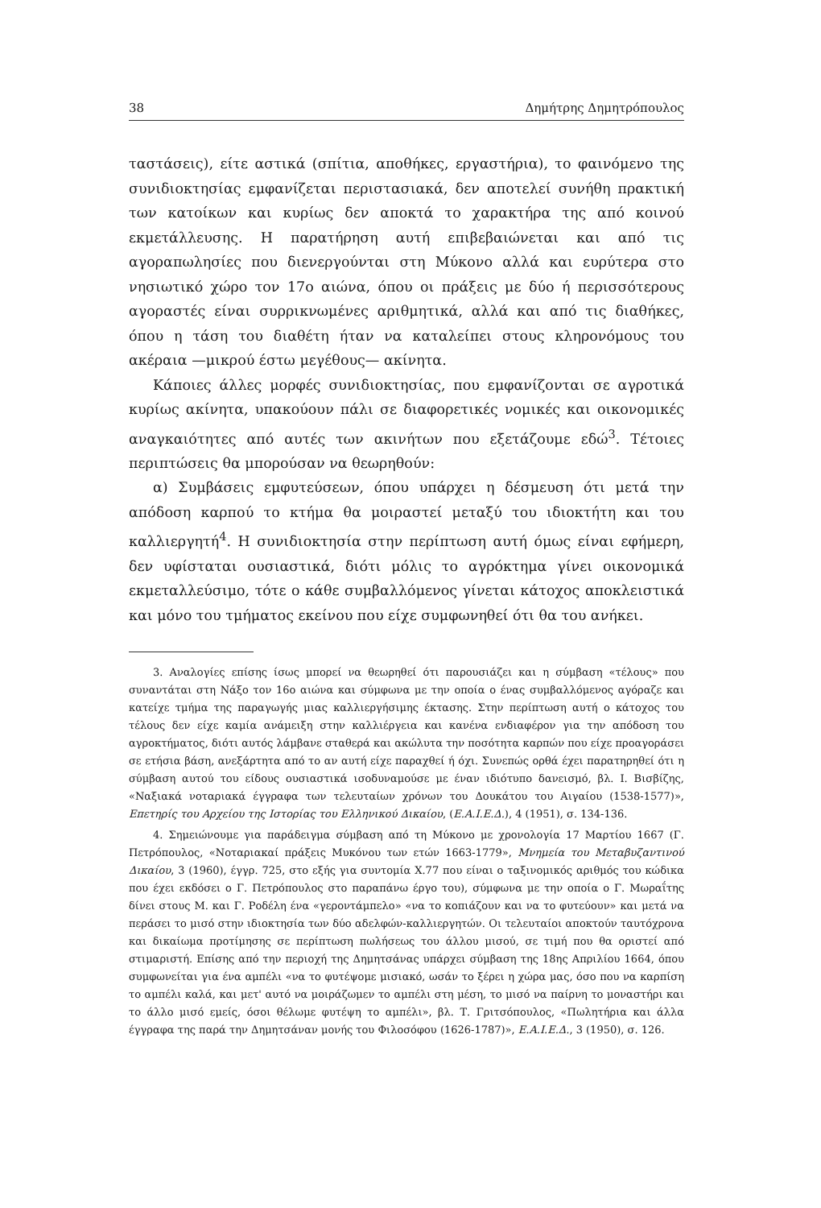38 Δημήτρης Δημητρόπουλος
ταστάσεις), είτε αστικά (σπίτια, αποθήκες, εργαστήρια), το φαινόμενο της συνιδιοκτησίας εμφανίζεται περιστασιακά, δεν αποτελεί συνήθη πρακτική των κατοίκων και κυρίως δεν αποκτά το χαρακτήρα της από κοινού εκμετάλλευσης. Η παρατήρηση αυτή επιβεβαιώνεται και από τις αγοραπωλησίες που διενεργούνται στη Μύκονο αλλά και ευρύτερα στο νησιωτικό χώρο τον 17ο αιώνα, όπου οι πράξεις με δύο ή περισσότερους αγοραστές είναι συρρικνωμένες αριθμητικά, αλλά και από τις διαθήκες, όπου η τάση του διαθέτη ήταν να καταλείπει στους κληρονόμους του ακέραια —μικρού έστω μεγέθους— ακίνητα.
Κάποιες άλλες μορφές συνιδιοκτησίας, που εμφανίζονται σε αγροτικά κυρίως ακίνητα, υπακούουν πάλι σε διαφορετικές νομικές και οικονομικές αναγκαιότητες από αυτές των ακινήτων που εξετάζουμε εδώ<sup>3</sup>. Τέτοιες περιπτώσεις θα μπορούσαν να θεωρηθούν:
α) Συμβάσεις εμφυτεύσεων, όπου υπάρχει η δέσμευση ότι μετά την απόδοση καρπού το κτήμα θα μοιραστεί μεταξύ του ιδιοκτήτη και του καλλιεργητή<sup>4</sup>. Η συνιδιοκτησία στην περίπτωση αυτή όμως είναι εφήμερη, δεν υφίσταται ουσιαστικά, διότι μόλις το αγρόκτημα γίνει οικονομικά εκμεταλλεύσιμο, τότε ο κάθε συμβαλλόμενος γίνεται κάτοχος αποκλειστικά και μόνο του τμήματος εκείνου που είχε συμφωνηθεί ότι θα του ανήκει.
3. Αναλογίες επίσης ίσως μπορεί να θεωρηθεί ότι παρουσιάζει και η σύμβαση «τέλους» που συναντάται στη Νάξο τον 16ο αιώνα και σύμφωνα με την οποία ο ένας συμβαλλόμενος αγόραζε και κατείχε τμήμα της παραγωγής μιας καλλιεργήσιμης έκτασης. Στην περίπτωση αυτή ο κάτοχος του τέλους δεν είχε καμία ανάμειξη στην καλλιέργεια και κανένα ενδιαφέρον για την απόδοση του αγροκτήματος, διότι αυτός λάμβανε σταθερά και ακώλυτα την ποσότητα καρπών που είχε προαγοράσει σε ετήσια βάση, ανεξάρτητα από το αν αυτή είχε παραχθεί ή όχι. Συνεπώς ορθά έχει παρατηρηθεί ότι η σύμβαση αυτού του είδους ουσιαστικά ισοδυναμούσε με έναν ιδιότυπο δανεισμό, βλ. Ι. Βισβίζης, «Ναξιακά νοταριακά έγγραφα των τελευταίων χρόνων του Δουκάτου του Αιγαίου (1538-1577)», Επετηρίς του Αρχείου της Ιστορίας του Ελληνικού Δικαίου, (Ε.Α.Ι.Ε.Δ.), 4 (1951), σ. 134-136.
4. Σημειώνουμε για παράδειγμα σύμβαση από τη Μύκονο με χρονολογία 17 Μαρτίου 1667 (Γ. Πετρόπουλος, «Νοταριακαί πράξεις Μυκόνου των ετών 1663-1779», Μνημεία του Μεταβυζαντινού Δικαίου, 3 (1960), έγγρ. 725, στο εξής για συντομία Χ.77 που είναι ο ταξινομικός αριθμός του κώδικα που έχει εκδόσει ο Γ. Πετρόπουλος στο παραπάνω έργο του), σύμφωνα με την οποία ο Γ. Μωραΐτης δίνει στους Μ. και Γ. Ροδέλη ένα «γεροντάμπελο» «να το κοπιάζουν και να το φυτεύουν» και μετά να περάσει το μισό στην ιδιοκτησία των δύο αδελφών-καλλιεργητών. Οι τελευταίοι αποκτούν ταυτόχρονα και δικαίωμα προτίμησης σε περίπτωση πωλήσεως του άλλου μισού, σε τιμή που θα οριστεί από στιμαριστή. Επίσης από την περιοχή της Δημητσάνας υπάρχει σύμβαση της 18ης Απριλίου 1664, όπου συμφωνείται για ένα αμπέλι «να το φυτέψομε μισιακό, ωσάν το ξέρει η χώρα μας, όσο που να καρπίση το αμπέλι καλά, και μετ' αυτό να μοιράζωμεν το αμπέλι στη μέση, το μισό να παίρνη το μοναστήρι και το άλλο μισό εμείς, όσοι θέλωμε φυτέψη το αμπέλι», βλ. Τ. Γριτσόπουλος, «Πωλητήρια και άλλα έγγραφα της παρά την Δημητσάναν μονής του Φιλοσόφου (1626-1787)», Ε.Α.Ι.Ε.Δ., 3 (1950), σ. 126.